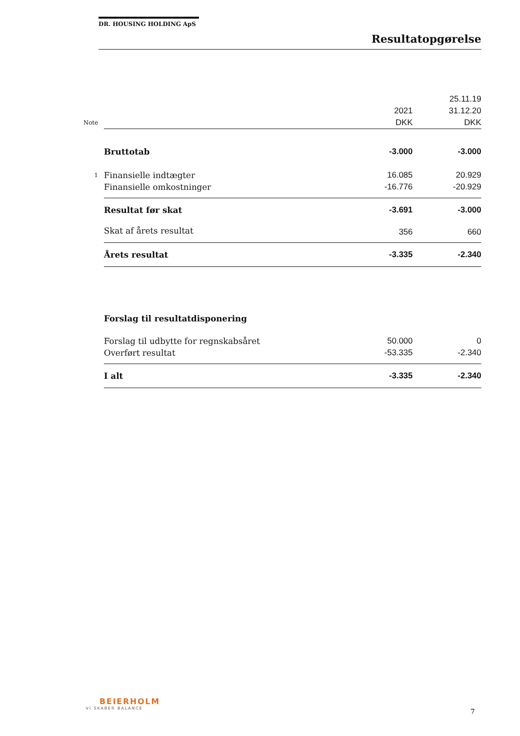DR. HOUSING HOLDING ApS
Resultatopgørelse
| | | | 25.11.19 |
| | | 2021 | 31.12.20 |
| Note | | DKK | DKK |
| | Bruttotab | -3.000 | -3.000 |
| 1 | Finansielle indtægter | 16.085 | 20.929 |
| | Finansielle omkostninger | -16.776 | -20.929 |
| | Resultat før skat | -3.691 | -3.000 |
| | Skat af årets resultat | 356 | 660 |
| | Årets resultat | -3.335 | -2.340 |
| | Forslag til resultatdisponering | | |
| | Forslag til udbytte for regnskabsåret | 50.000 | 0 |
| | Overført resultat | -53.335 | -2.340 |
| | I alt | -3.335 | -2.340 |
BEIERHOLM
VI SKABER BALANCE
7